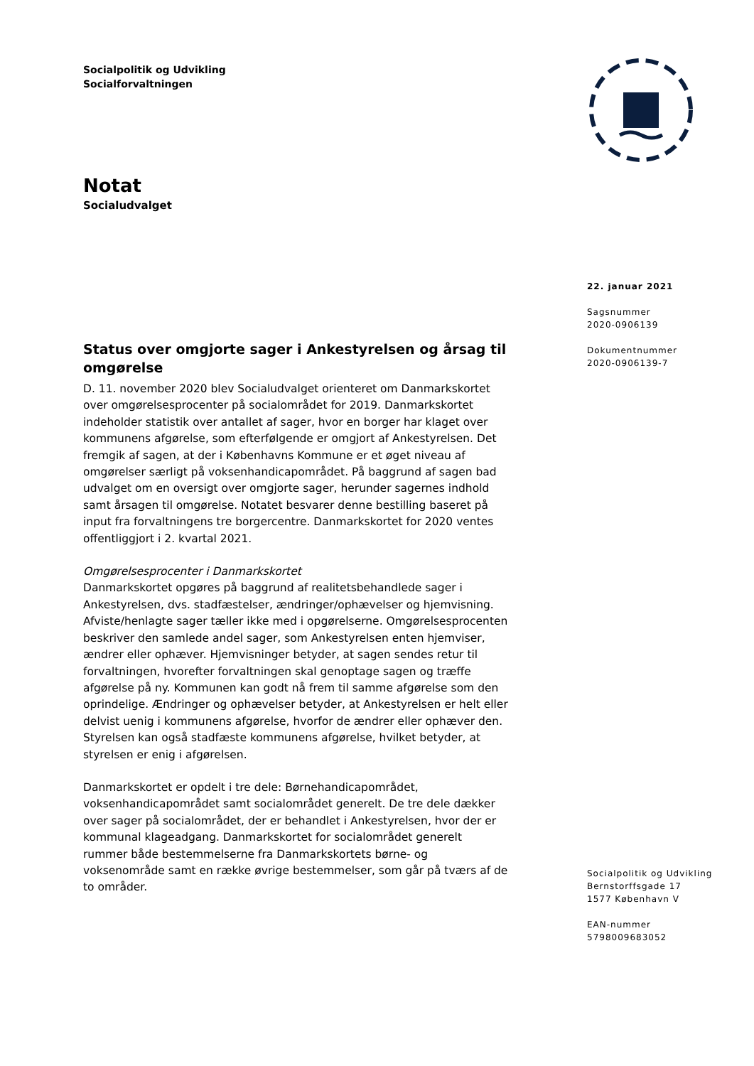Socialpolitik og Udvikling
Socialforvaltningen
Notat
Socialudvalget
Status over omgjorte sager i Ankestyrelsen og årsag til omgørelse
D. 11. november 2020 blev Socialudvalget orienteret om Danmarkskortet over omgørelsesprocenter på socialområdet for 2019. Danmarkskortet indeholder statistik over antallet af sager, hvor en borger har klaget over kommunens afgørelse, som efterfølgende er omgjort af Ankestyrelsen. Det fremgik af sagen, at der i Københavns Kommune er et øget niveau af omgørelser særligt på voksenhandicapområdet. På baggrund af sagen bad udvalget om en oversigt over omgjorte sager, herunder sagernes indhold samt årsagen til omgørelse. Notatet besvarer denne bestilling baseret på input fra forvaltningens tre borgercentre. Danmarkskortet for 2020 ventes offentliggjort i 2. kvartal 2021.
Omgørelsesprocenter i Danmarkskortet
Danmarkskortet opgøres på baggrund af realitetsbehandlede sager i Ankestyrelsen, dvs. stadfæstelser, ændringer/ophævelser og hjemvisning. Afviste/henlagte sager tæller ikke med i opgørelserne. Omgørelsesprocenten beskriver den samlede andel sager, som Ankestyrelsen enten hjemviser, ændrer eller ophæver. Hjemvisninger betyder, at sagen sendes retur til forvaltningen, hvorefter forvaltningen skal genoptage sagen og træffe afgørelse på ny. Kommunen kan godt nå frem til samme afgørelse som den oprindelige. Ændringer og ophævelser betyder, at Ankestyrelsen er helt eller delvist uenig i kommunens afgørelse, hvorfor de ændrer eller ophæver den. Styrelsen kan også stadfæste kommunens afgørelse, hvilket betyder, at styrelsen er enig i afgørelsen.
Danmarkskortet er opdelt i tre dele: Børnehandicapområdet, voksenhandicapområdet samt socialområdet generelt. De tre dele dækker over sager på socialområdet, der er behandlet i Ankestyrelsen, hvor der er kommunal klageadgang. Danmarkskortet for socialområdet generelt rummer både bestemmelserne fra Danmarkskortets børne- og voksenområde samt en række øvrige bestemmelser, som går på tværs af de to områder.
22. januar 2021
Sagsnummer
2020-0906139
Dokumentnummer
2020-0906139-7
Socialpolitik og Udvikling
Bernstorffsgade 17
1577 København V
EAN-nummer
5798009683052